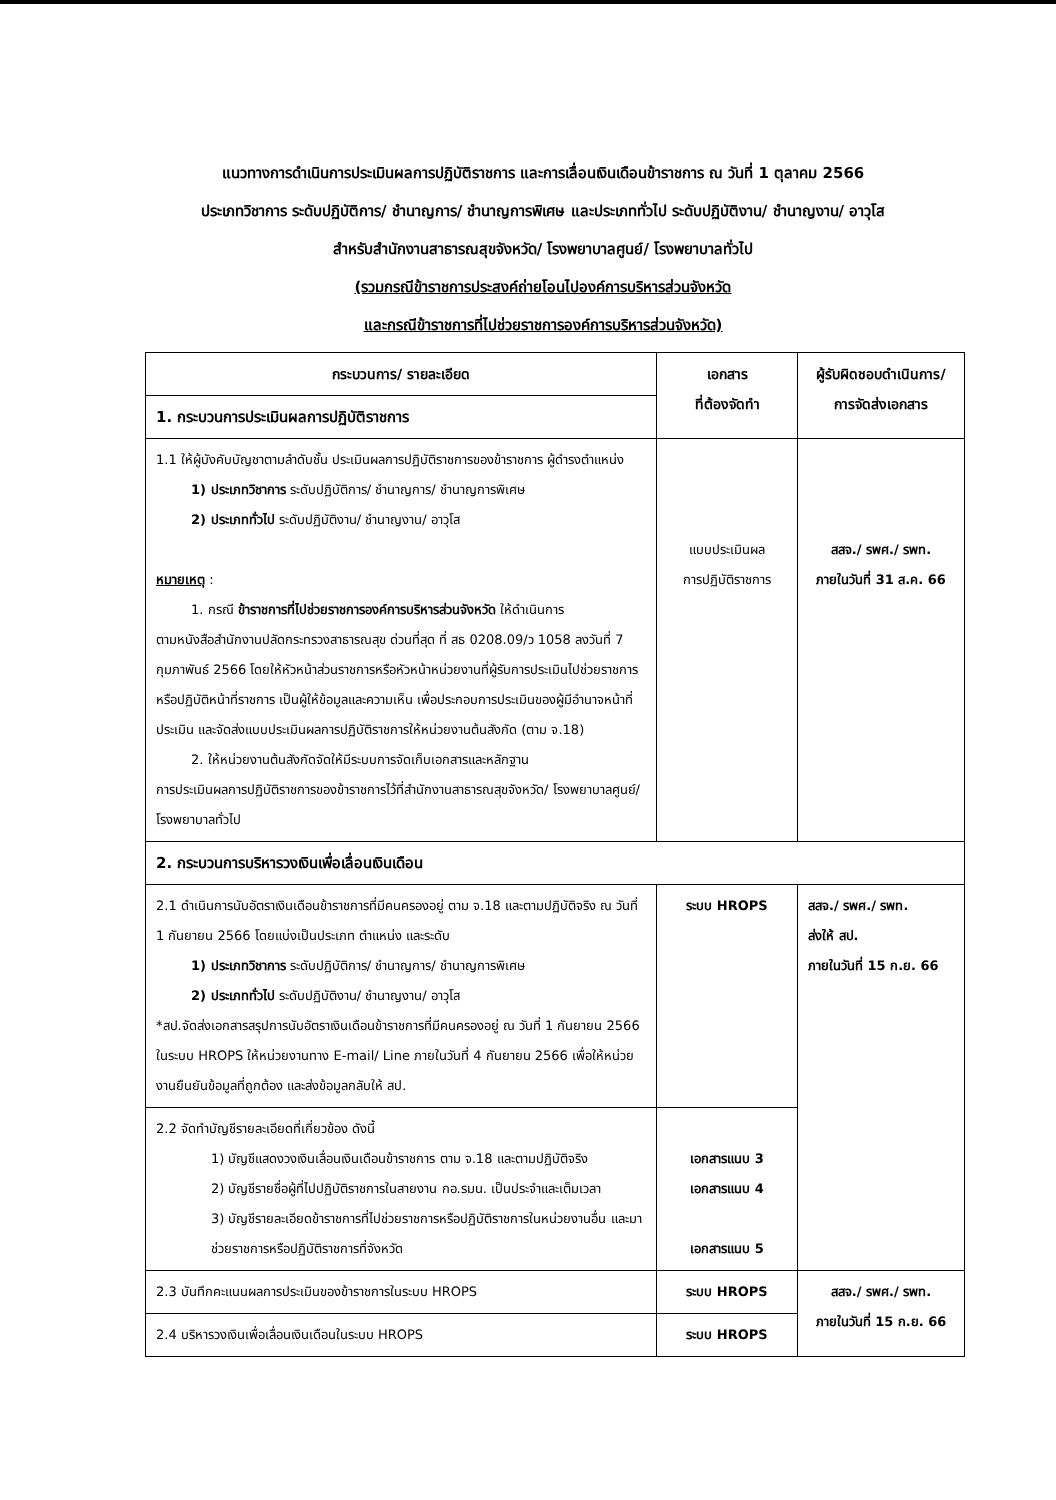แนวทางการดำเนินการประเมินผลการปฏิบัติราชการ และการเลื่อนเงินเดือนข้าราชการ ณ วันที่ 1 ตุลาคม 2566
ประเภทวิชาการ ระดับปฏิบัติการ/ ชำนาญการ/ ชำนาญการพิเศษ และประเภททั่วไป ระดับปฏิบัติงาน/ ชำนาญงาน/ อาวุโส
สำหรับสำนักงานสาธารณสุขจังหวัด/ โรงพยาบาลศูนย์/ โรงพยาบาลทั่วไป
(รวมกรณีข้าราชการประสงค์ถ่ายโอนไปองค์การบริหารส่วนจังหวัด
และกรณีข้าราชการที่ไปช่วยราชการองค์การบริหารส่วนจังหวัด)
| กระบวนการ/ รายละเอียด | เอกสาร ที่ต้องจัดทำ | ผู้รับผิดชอบดำเนินการ/ การจัดส่งเอกสาร |
| --- | --- | --- |
| 1. กระบวนการประเมินผลการปฏิบัติราชการ | | |
| 1.1 ให้ผู้บังคับบัญชาตามลำดับชั้น ประเมินผลการปฏิบัติราชการของข้าราชการ ผู้ดำรงตำแหน่ง 1) ประเภทวิชาการ ระดับปฏิบัติการ/ ชำนาญการ/ ชำนาญการพิเศษ 2) ประเภททั่วไป ระดับปฏิบัติงาน/ ชำนาญงาน/ อาวุโส หมายเหตุ : 1. กรณี ข้าราชการที่ไปช่วยราชการองค์การบริหารส่วนจังหวัด ให้ดำเนินการ ตามหนังสือสำนักงานปลัดกระทรวงสาธารณสุข ด่วนที่สุด ที่ สธ 0208.09/ว 1058 ลงวันที่ 7 กุมภาพันธ์ 2566 โดยให้หัวหน้าส่วนราชการหรือหัวหน้าหน่วยงานที่ผู้รับการประเมินไปช่วยราชการหรือปฏิบัติหน้าที่ราชการ เป็นผู้ให้ข้อมูลและความเห็น เพื่อประกอบการประเมินของผู้มีอำนาจหน้าที่ประเมิน และจัดส่งแบบประเมินผลการปฏิบัติราชการให้หน่วยงานต้นสังกัด (ตาม จ.18) 2. ให้หน่วยงานต้นสังกัดจัดให้มีระบบการจัดเก็บเอกสารและหลักฐาน การประเมินผลการปฏิบัติราชการของข้าราชการไว้ที่สำนักงานสาธารณสุขจังหวัด/ โรงพยาบาลศูนย์/ โรงพยาบาลทั่วไป | แบบประเมินผล การปฏิบัติราชการ | สสจ./ รพศ./ รพท. ภายในวันที่ 31 ส.ค. 66 |
| 2. กระบวนการบริหารวงเงินเพื่อเลื่อนเงินเดือน | | |
| 2.1 ดำเนินการนับอัตราเงินเดือนข้าราชการที่มีคนครองอยู่ ตาม จ.18 และตามปฏิบัติจริง ณ วันที่ 1 กันยายน 2566 โดยแบ่งเป็นประเภท ตำแหน่ง และระดับ 1) ประเภทวิชาการ ระดับปฏิบัติการ/ ชำนาญการ/ ชำนาญการพิเศษ 2) ประเภททั่วไป ระดับปฏิบัติงาน/ ชำนาญงาน/ อาวุโส *สป.จัดส่งเอกสารสรุปการนับอัตราเงินเดือนข้าราชการที่มีคนครองอยู่ ณ วันที่ 1 กันยายน 2566 ในระบบ HROPS ให้หน่วยงานทาง E-mail/ Line ภายในวันที่ 4 กันยายน 2566 เพื่อให้หน่วยงานยืนยันข้อมูลที่ถูกต้อง และส่งข้อมูลกลับให้ สป. | ระบบ HROPS | สสจ./ รพศ./ รพท. ส่งให้ สป. ภายในวันที่ 15 ก.ย. 66 |
| 2.2 จัดทำบัญชีรายละเอียดที่เกี่ยวข้อง ดังนี้ 1) บัญชีแสดงวงเงินเลื่อนเงินเดือนข้าราชการ ตาม จ.18 และตามปฏิบัติจริง 2) บัญชีรายชื่อผู้ที่ไปปฏิบัติราชการในสายงาน กอ.รมน. เป็นประจำและเต็มเวลา 3) บัญชีรายละเอียดข้าราชการที่ไปช่วยราชการหรือปฏิบัติราชการในหน่วยงานอื่น และมาช่วยราชการหรือปฏิบัติราชการที่จังหวัด | เอกสารแนบ 3 เอกสารแนบ 4 เอกสารแนบ 5 | |
| 2.3 บันทึกคะแนนผลการประเมินของข้าราชการในระบบ HROPS | ระบบ HROPS | สสจ./ รพศ./ รพท. ภายในวันที่ 15 ก.ย. 66 |
| 2.4 บริหารวงเงินเพื่อเลื่อนเงินเดือนในระบบ HROPS | ระบบ HROPS | |